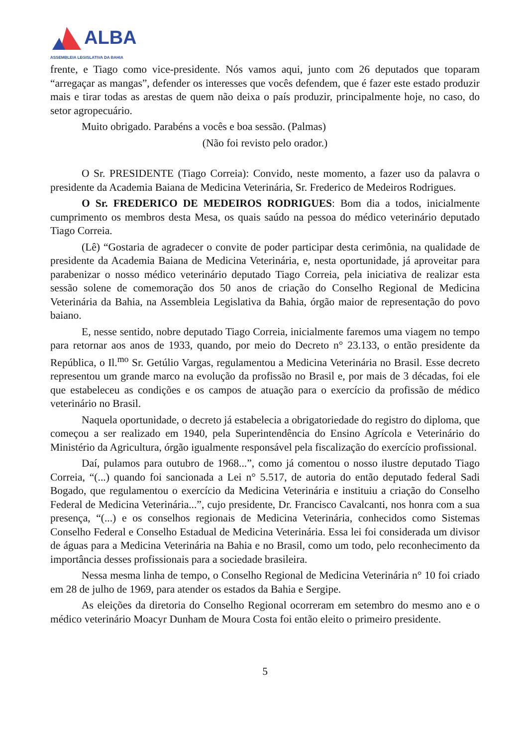ALBA ASSEMBLEIA LEGISLATIVA DA BAHIA
frente, e Tiago como vice-presidente. Nós vamos aqui, junto com 26 deputados que toparam “arregaçar as mangas”, defender os interesses que vocês defendem, que é fazer este estado produzir mais e tirar todas as arestas de quem não deixa o país produzir, principalmente hoje, no caso, do setor agropecuário.
Muito obrigado. Parabéns a vocês e boa sessão. (Palmas)
(Não foi revisto pelo orador.)
O Sr. PRESIDENTE (Tiago Correia): Convido, neste momento, a fazer uso da palavra o presidente da Academia Baiana de Medicina Veterinária, Sr. Frederico de Medeiros Rodrigues.
O Sr. FREDERICO DE MEDEIROS RODRIGUES: Bom dia a todos, inicialmente cumprimento os membros desta Mesa, os quais saúdo na pessoa do médico veterinário deputado Tiago Correia.
(Lê) “Gostaria de agradecer o convite de poder participar desta cerimônia, na qualidade de presidente da Academia Baiana de Medicina Veterinária, e, nesta oportunidade, já aproveitar para parabenizar o nosso médico veterinário deputado Tiago Correia, pela iniciativa de realizar esta sessão solene de comemoração dos 50 anos de criação do Conselho Regional de Medicina Veterinária da Bahia, na Assembleia Legislativa da Bahia, órgão maior de representação do povo baiano.
E, nesse sentido, nobre deputado Tiago Correia, inicialmente faremos uma viagem no tempo para retornar aos anos de 1933, quando, por meio do Decreto n° 23.133, o então presidente da República, o Il.<sup>mo</sup> Sr. Getúlio Vargas, regulamentou a Medicina Veterinária no Brasil. Esse decreto representou um grande marco na evolução da profissão no Brasil e, por mais de 3 décadas, foi ele que estabeleceu as condições e os campos de atuação para o exercício da profissão de médico veterinário no Brasil.
Naquela oportunidade, o decreto já estabelecia a obrigatoriedade do registro do diploma, que começou a ser realizado em 1940, pela Superintendência do Ensino Agrícola e Veterinário do Ministério da Agricultura, órgão igualmente responsável pela fiscalização do exercício profissional.
Daí, pulamos para outubro de 1968...”, como já comentou o nosso ilustre deputado Tiago Correia, “(...) quando foi sancionada a Lei n° 5.517, de autoria do então deputado federal Sadi Bogado, que regulamentou o exercício da Medicina Veterinária e instituiu a criação do Conselho Federal de Medicina Veterinária...”, cujo presidente, Dr. Francisco Cavalcanti, nos honra com a sua presença, “(...) e os conselhos regionais de Medicina Veterinária, conhecidos como Sistemas Conselho Federal e Conselho Estadual de Medicina Veterinária. Essa lei foi considerada um divisor de águas para a Medicina Veterinária na Bahia e no Brasil, como um todo, pelo reconhecimento da importância desses profissionais para a sociedade brasileira.
Nessa mesma linha de tempo, o Conselho Regional de Medicina Veterinária n° 10 foi criado em 28 de julho de 1969, para atender os estados da Bahia e Sergipe.
As eleições da diretoria do Conselho Regional ocorreram em setembro do mesmo ano e o médico veterinário Moacyr Dunham de Moura Costa foi então eleito o primeiro presidente.
5